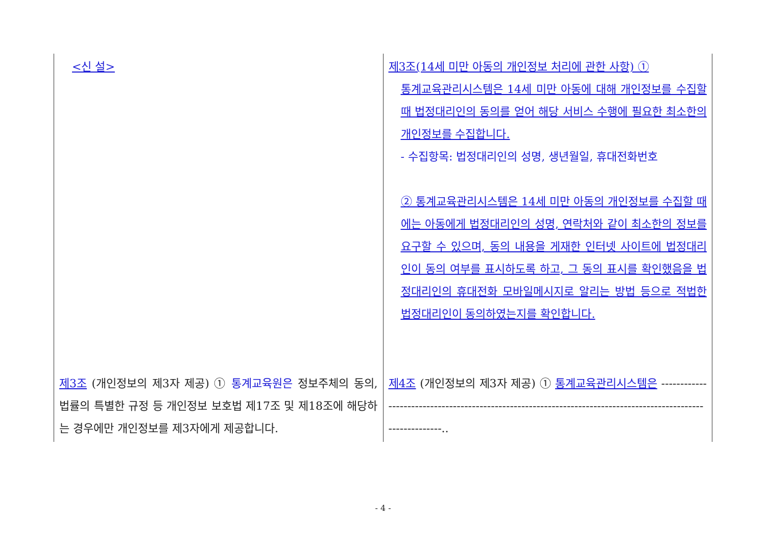| <신 설> | 제3조(14세 미만 아동의 개인정보 처리에 관한 사항) ① 통계교육관리시스템은 14세 미만 아동에 대해 개인정보를 수집할 때 법정대리인의 동의를 얻어 해당 서비스 수행에 필요한 최소한의 개인정보를 수집합니다. - 수집항목: 법정대리인의 성명, 생년월일, 휴대전화번호 ② 통계교육관리시스템은 14세 미만 아동의 개인정보를 수집할 때에는 아동에게 법정대리인의 성명, 연락처와 같이 최소한의 정보를 요구할 수 있으며, 동의 내용을 게재한 인터넷 사이트에 법정대리인이 동의 여부를 표시하도록 하고, 그 동의 표시를 확인했음을 법정대리인의 휴대전화 모바일메시지로 알리는 방법 등으로 적법한 법정대리인이 동의하였는지를 확인합니다. |
| 제3조 (개인정보의 제3자 제공) ① 통계교육원은 정보주체의 동의, 법률의 특별한 규정 등 개인정보 보호법 제17조 및 제18조에 해당하는 경우에만 개인정보를 제3자에게 제공합니다. | 제4조 (개인정보의 제3자 제공) ① 통계교육관리시스템은 -------------------------------------------------------------------------------------------------------------.. |
- 4 -